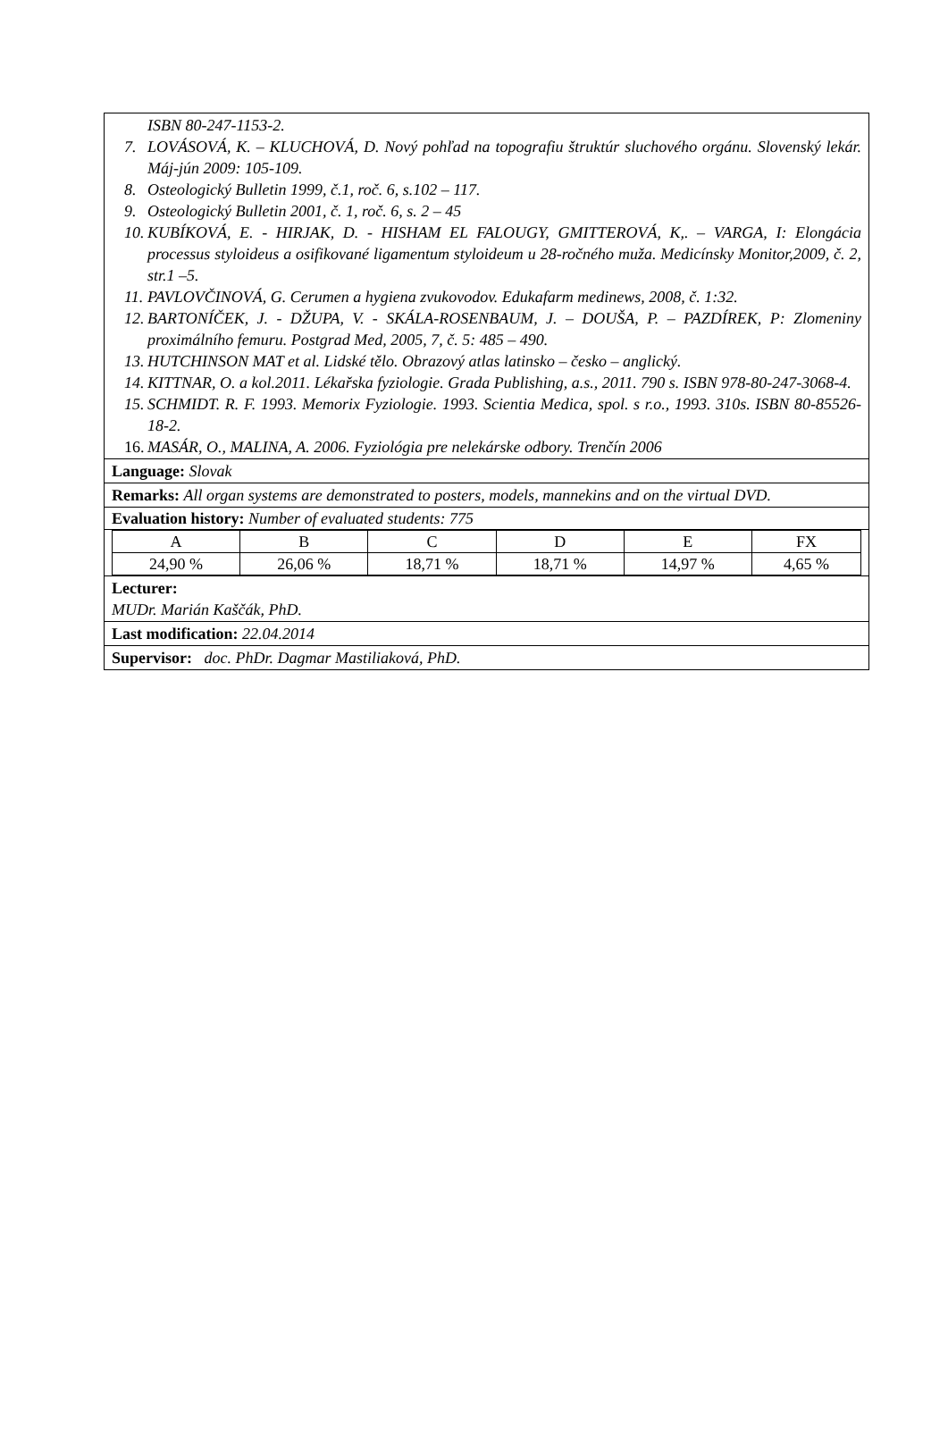ISBN 80-247-1153-2.
7. LOVÁSOVÁ, K. – KLUCHOVÁ, D. Nový pohľad na topografiu štruktúr sluchového orgánu. Slovenský lekár. Máj-jún 2009: 105-109.
8. Osteologický Bulletin 1999, č.1, roč. 6, s.102 – 117.
9. Osteologický Bulletin 2001, č. 1, roč. 6, s. 2 – 45
10. KUBÍKOVÁ, E. - HIRJAK, D. - HISHAM EL FALOUGY, GMITTEROVÁ, K,. – VARGA, I: Elongácia processus styloideus a osifikované ligamentum styloideum u 28-ročného muža. Medicínsky Monitor,2009, č. 2, str.1 –5.
11. PAVLOVČINOVÁ, G. Cerumen a hygiena zvukovodov. Edukafarm medinews, 2008, č. 1:32.
12. BARTONÍČEK, J. - DŽUPA, V. - SKÁLA-ROSENBAUM, J. – DOUŠA, P. – PAZDÍREK, P: Zlomeniny proximálního femuru. Postgrad Med, 2005, 7, č. 5: 485 – 490.
13. HUTCHINSON MAT et al. Lidské tělo. Obrazový atlas latinsko – česko – anglický.
14. KITTNAR, O. a kol.2011. Lékařska fyziologie. Grada Publishing, a.s., 2011. 790 s. ISBN 978-80-247-3068-4.
15. SCHMIDT. R. F. 1993. Memorix Fyziologie. 1993. Scientia Medica, spol. s r.o., 1993. 310s. ISBN 80-85526-18-2.
16. MASÁR, O., MALINA, A. 2006. Fyziológia pre nelekárske odbory. Trenčín 2006
Language: Slovak
Remarks: All organ systems are demonstrated to posters, models, mannekins and on the virtual DVD.
Evaluation history: Number of evaluated students: 775
| A | B | C | D | E | FX |
| 24,90 % | 26,06 % | 18,71 % | 18,71 % | 14,97 % | 4,65 % |
Lecturer:
MUDr. Marián Kaščák, PhD.
Last modification: 22.04.2014
Supervisor: doc. PhDr. Dagmar Mastiliaková, PhD.